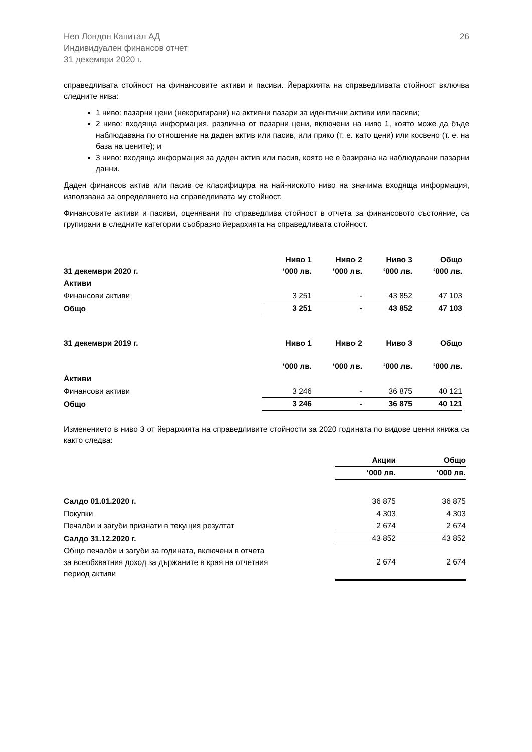Нео Лондон Капитал АД
Индивидуален финансов отчет
31 декември 2020 г.
26
справедливата стойност на финансовите активи и пасиви. Йерархията на справедливата стойност включва следните нива:
1 ниво: пазарни цени (некоригирани) на активни пазари за идентични активи или пасиви;
2 ниво: входяща информация, различна от пазарни цени, включени на ниво 1, която може да бъде наблюдавана по отношение на даден актив или пасив, или пряко (т. е. като цени) или косвено (т. е. на база на цените); и
3 ниво: входяща информация за даден актив или пасив, която не е базирана на наблюдавани пазарни данни.
Даден финансов актив или пасив се класифицира на най-ниското ниво на значима входяща информация, използвана за определянето на справедливата му стойност.
Финансовите активи и пасиви, оценявани по справедлива стойност в отчета за финансовото състояние, са групирани в следните категории съобразно йерархията на справедливата стойност.
| 31 декември 2020 г. | Ниво 1 ‘000 лв. | Ниво 2 ‘000 лв. | Ниво 3 ‘000 лв. | Общо ‘000 лв. |
| Активи | | | | |
| Финансови активи | 3 251 | - | 43 852 | 47 103 |
| Общо | 3 251 | - | 43 852 | 47 103 |
| 31 декември 2019 г. | Ниво 1 | Ниво 2 | Ниво 3 | Общо |
| | ‘000 лв. | ‘000 лв. | ‘000 лв. | ‘000 лв. |
| Активи | | | | |
| Финансови активи | 3 246 | - | 36 875 | 40 121 |
| Общо | 3 246 | - | 36 875 | 40 121 |
Изменението в ниво 3 от йерархията на справедливите стойности за 2020 годината по видове ценни книжа са както следва:
| | Акции | Общо |
| | ‘000 лв. | ‘000 лв. |
| Салдо 01.01.2020 г. | 36 875 | 36 875 |
| Покупки | 4 303 | 4 303 |
| Печалби и загуби признати в текущия резултат | 2 674 | 2 674 |
| Салдо 31.12.2020 г. | 43 852 | 43 852 |
| Общо печалби и загуби за годината, включени в отчета за всеобхватния доход за държаните в края на отчетния период активи | 2 674 | 2 674 |